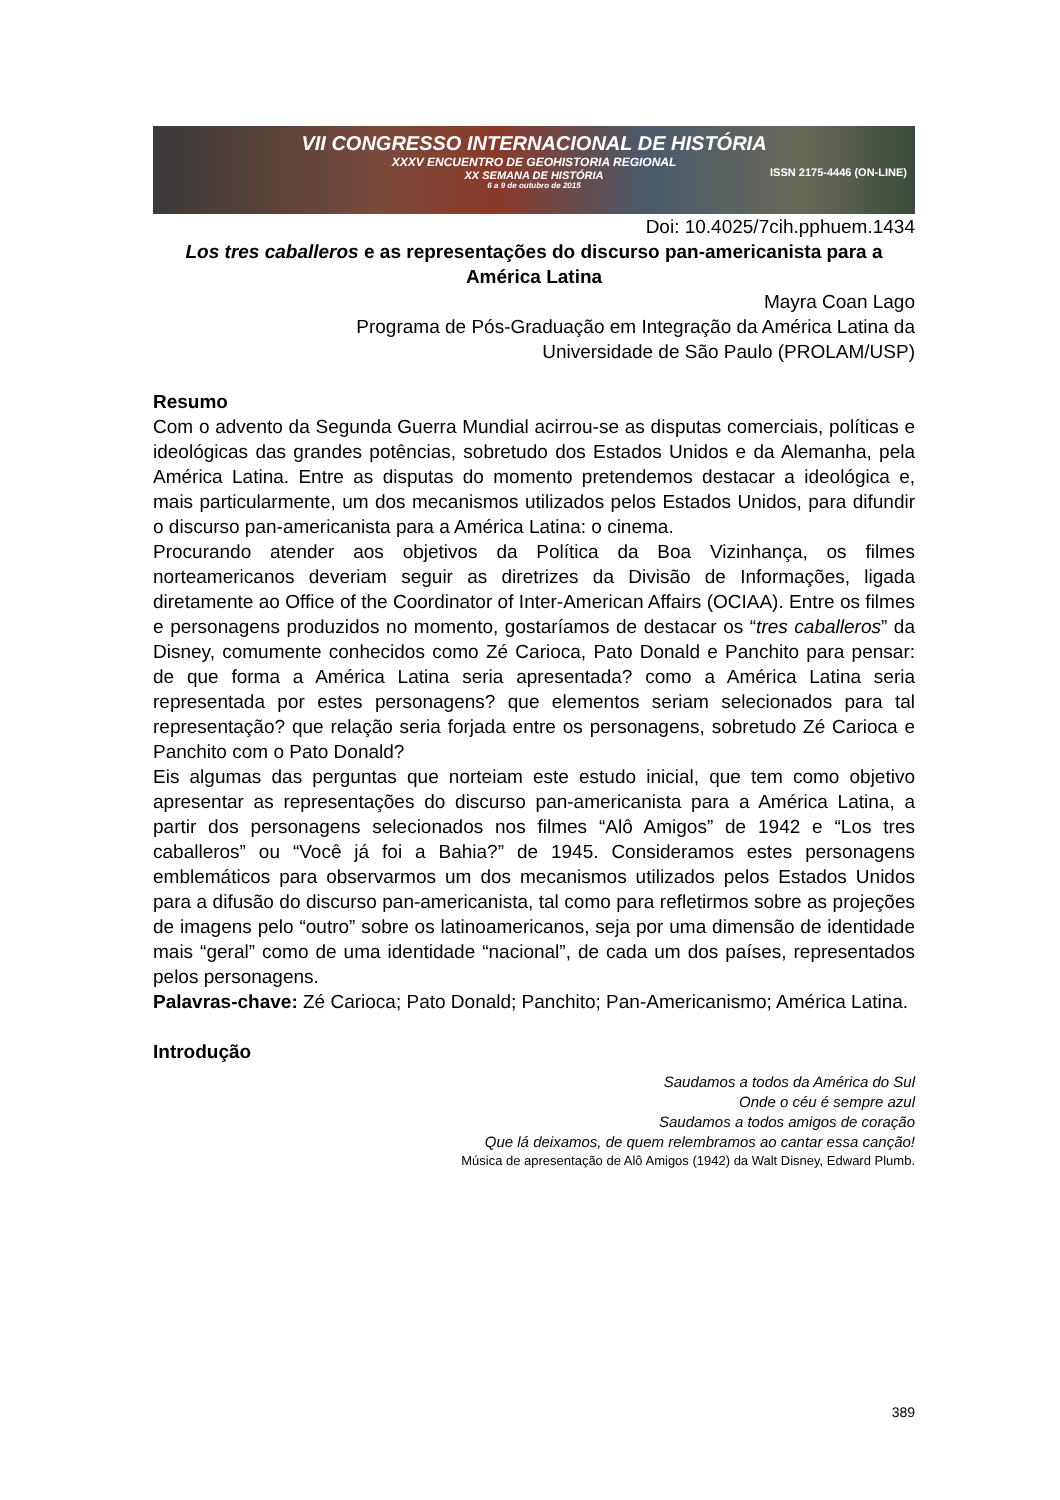VII CONGRESSO INTERNACIONAL DE HISTÓRIA
XXXV ENCUENTRO DE GEOHISTORIA REGIONAL
XX SEMANA DE HISTÓRIA
6 a 9 de outubro de 2015
ISSN 2175-4446 (ON-LINE)
Doi: 10.4025/7cih.pphuem.1434
Los tres caballeros e as representações do discurso pan-americanista para a América Latina
Mayra Coan Lago
Programa de Pós-Graduação em Integração da América Latina da
Universidade de São Paulo (PROLAM/USP)
Resumo
Com o advento da Segunda Guerra Mundial acirrou-se as disputas comerciais, políticas e ideológicas das grandes potências, sobretudo dos Estados Unidos e da Alemanha, pela América Latina. Entre as disputas do momento pretendemos destacar a ideológica e, mais particularmente, um dos mecanismos utilizados pelos Estados Unidos, para difundir o discurso pan-americanista para a América Latina: o cinema.
Procurando atender aos objetivos da Política da Boa Vizinhança, os filmes norteamericanos deveriam seguir as diretrizes da Divisão de Informações, ligada diretamente ao Office of the Coordinator of Inter-American Affairs (OCIAA). Entre os filmes e personagens produzidos no momento, gostaríamos de destacar os “tres caballeros” da Disney, comumente conhecidos como Zé Carioca, Pato Donald e Panchito para pensar: de que forma a América Latina seria apresentada? como a América Latina seria representada por estes personagens? que elementos seriam selecionados para tal representação? que relação seria forjada entre os personagens, sobretudo Zé Carioca e Panchito com o Pato Donald?
Eis algumas das perguntas que norteiam este estudo inicial, que tem como objetivo apresentar as representações do discurso pan-americanista para a América Latina, a partir dos personagens selecionados nos filmes “Alô Amigos” de 1942 e “Los tres caballeros” ou “Você já foi a Bahia?” de 1945. Consideramos estes personagens emblemáticos para observarmos um dos mecanismos utilizados pelos Estados Unidos para a difusão do discurso pan-americanista, tal como para refletirmos sobre as projeções de imagens pelo “outro” sobre os latinoamericanos, seja por uma dimensão de identidade mais “geral” como de uma identidade “nacional”, de cada um dos países, representados pelos personagens.
Palavras-chave: Zé Carioca; Pato Donald; Panchito; Pan-Americanismo; América Latina.
Introdução
Saudamos a todos da América do Sul
Onde o céu é sempre azul
Saudamos a todos amigos de coração
Que lá deixamos, de quem relembramos ao cantar essa canção!
Música de apresentação de Alô Amigos (1942) da Walt Disney, Edward Plumb.
389